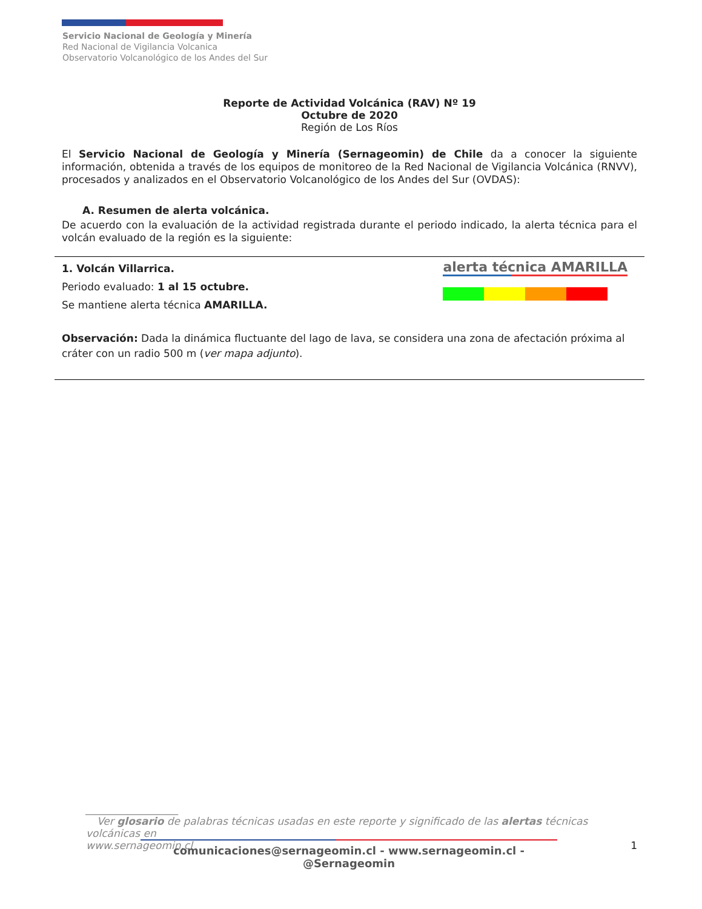Servicio Nacional de Geología y Minería
Red Nacional de Vigilancia Volcanica
Observatorio Volcanológico de los Andes del Sur
Reporte de Actividad Volcánica (RAV) Nº 19
Octubre de 2020
Región de Los Ríos
El Servicio Nacional de Geología y Minería (Sernageomin) de Chile da a conocer la siguiente información, obtenida a través de los equipos de monitoreo de la Red Nacional de Vigilancia Volcánica (RNVV), procesados y analizados en el Observatorio Volcanológico de los Andes del Sur (OVDAS):
A. Resumen de alerta volcánica.
De acuerdo con la evaluación de la actividad registrada durante el periodo indicado, la alerta técnica para el volcán evaluado de la región es la siguiente:
1. Volcán Villarrica.
Periodo evaluado: 1 al 15 octubre.
Se mantiene alerta técnica AMARILLA.
alerta técnica AMARILLA
Observación: Dada la dinámica fluctuante del lago de lava, se considera una zona de afectación próxima al cráter con un radio 500 m (ver mapa adjunto).
__________________
Ver glosario de palabras técnicas usadas en este reporte y significado de las alertas técnicas volcánicas en
www.sernageomin.cl 1
comunicaciones@sernageomin.cl - www.sernageomin.cl - @Sernageomin